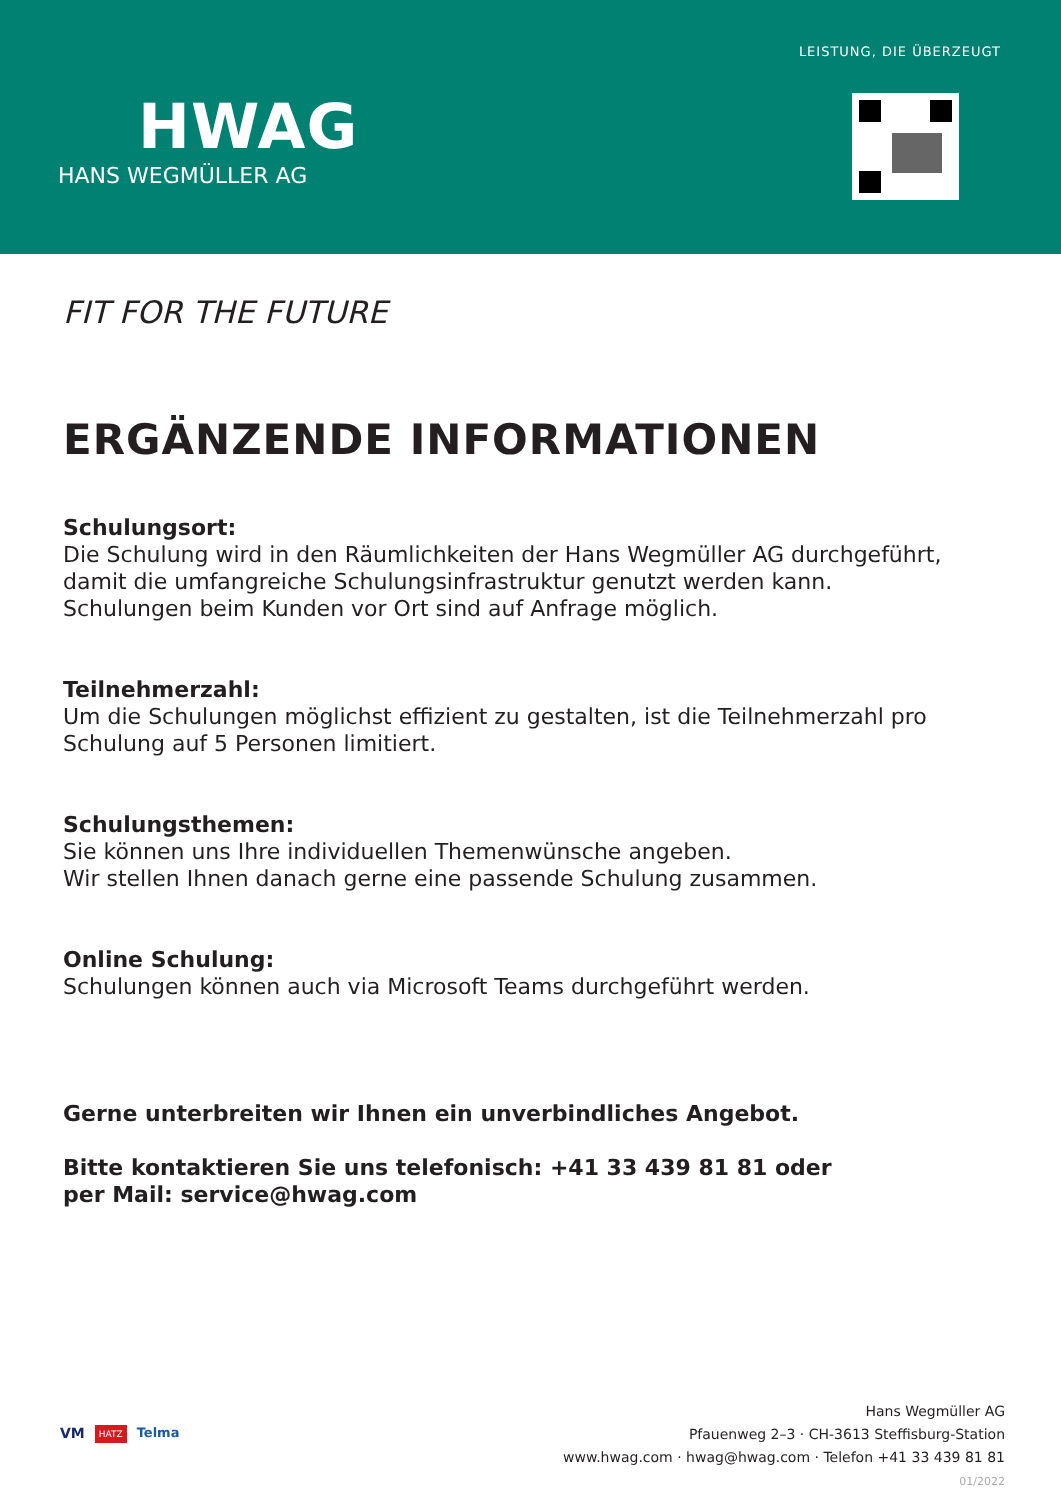HWAG
HANS WEGMÜLLER AG
LEISTUNG, DIE ÜBERZEUGT
FIT FOR THE FUTURE
ERGÄNZENDE INFORMATIONEN
Schulungsort:
Die Schulung wird in den Räumlichkeiten der Hans Wegmüller AG durchgeführt,
damit die umfangreiche Schulungsinfrastruktur genutzt werden kann.
Schulungen beim Kunden vor Ort sind auf Anfrage möglich.
Teilnehmerzahl:
Um die Schulungen möglichst effizient zu gestalten, ist die Teilnehmerzahl pro
Schulung auf 5 Personen limitiert.
Schulungsthemen:
Sie können uns Ihre individuellen Themenwünsche angeben.
Wir stellen Ihnen danach gerne eine passende Schulung zusammen.
Online Schulung:
Schulungen können auch via Microsoft Teams durchgeführt werden.
Gerne unterbreiten wir Ihnen ein unverbindliches Angebot.
Bitte kontaktieren Sie uns telefonisch: +41 33 439 81 81 oder
per Mail: service@hwag.com
VM HATZ Telma
Hans Wegmüller AG
Pfauenweg 2–3 · CH-3613 Steffisburg-Station
www.hwag.com · hwag@hwag.com · Telefon +41 33 439 81 81
01/2022